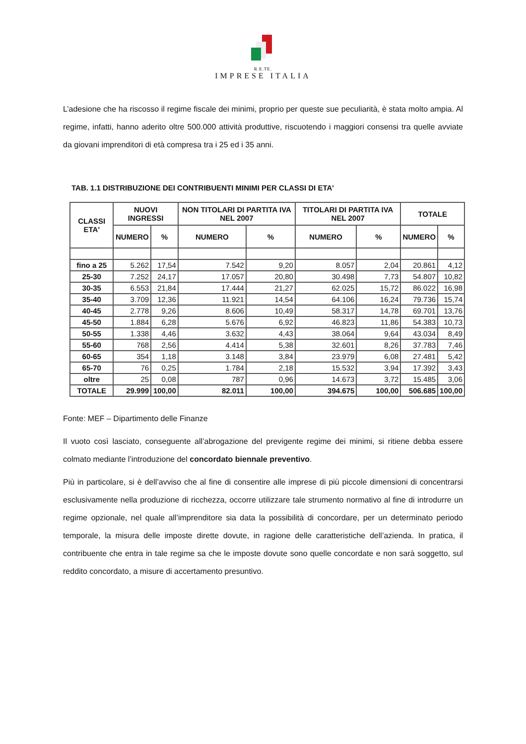R.E.TE.
IMPRESE ITALIA
L’adesione che ha riscosso il regime fiscale dei minimi, proprio per queste sue peculiarità, è stata molto ampia. Al regime, infatti, hanno aderito oltre 500.000 attività produttive, riscuotendo i maggiori consensi tra quelle avviate da giovani imprenditori di età compresa tra i 25 ed i 35 anni.
TAB. 1.1 DISTRIBUZIONE DEI CONTRIBUENTI MINIMI PER CLASSI DI ETA'
| CLASSI ETA' | NUOVI INGRESSI | | NON TITOLARI DI PARTITA IVA NEL 2007 | | TITOLARI DI PARTITA IVA NEL 2007 | | TOTALE | |
| --- | --- | --- | --- | --- | --- | --- | --- | --- |
| | NUMERO | % | NUMERO | % | NUMERO | % | NUMERO | % |
| fino a 25 | 5.262 | 17,54 | 7.542 | 9,20 | 8.057 | 2,04 | 20.861 | 4,12 |
| 25-30 | 7.252 | 24,17 | 17.057 | 20,80 | 30.498 | 7,73 | 54.807 | 10,82 |
| 30-35 | 6.553 | 21,84 | 17.444 | 21,27 | 62.025 | 15,72 | 86.022 | 16,98 |
| 35-40 | 3.709 | 12,36 | 11.921 | 14,54 | 64.106 | 16,24 | 79.736 | 15,74 |
| 40-45 | 2.778 | 9,26 | 8.606 | 10,49 | 58.317 | 14,78 | 69.701 | 13,76 |
| 45-50 | 1.884 | 6,28 | 5.676 | 6,92 | 46.823 | 11,86 | 54.383 | 10,73 |
| 50-55 | 1.338 | 4,46 | 3.632 | 4,43 | 38.064 | 9,64 | 43.034 | 8,49 |
| 55-60 | 768 | 2,56 | 4.414 | 5,38 | 32.601 | 8,26 | 37.783 | 7,46 |
| 60-65 | 354 | 1,18 | 3.148 | 3,84 | 23.979 | 6,08 | 27.481 | 5,42 |
| 65-70 | 76 | 0,25 | 1.784 | 2,18 | 15.532 | 3,94 | 17.392 | 3,43 |
| oltre | 25 | 0,08 | 787 | 0,96 | 14.673 | 3,72 | 15.485 | 3,06 |
| TOTALE | 29.999 | 100,00 | 82.011 | 100,00 | 394.675 | 100,00 | 506.685 | 100,00 |
Fonte: MEF – Dipartimento delle Finanze
Il vuoto così lasciato, conseguente all’abrogazione del previgente regime dei minimi, si ritiene debba essere colmato mediante l’introduzione del concordato biennale preventivo.
Più in particolare, si è dell’avviso che al fine di consentire alle imprese di più piccole dimensioni di concentrarsi esclusivamente nella produzione di ricchezza, occorre utilizzare tale strumento normativo al fine di introdurre un regime opzionale, nel quale all’imprenditore sia data la possibilità di concordare, per un determinato periodo temporale, la misura delle imposte dirette dovute, in ragione delle caratteristiche dell’azienda. In pratica, il contribuente che entra in tale regime sa che le imposte dovute sono quelle concordate e non sarà soggetto, sul reddito concordato, a misure di accertamento presuntivo.